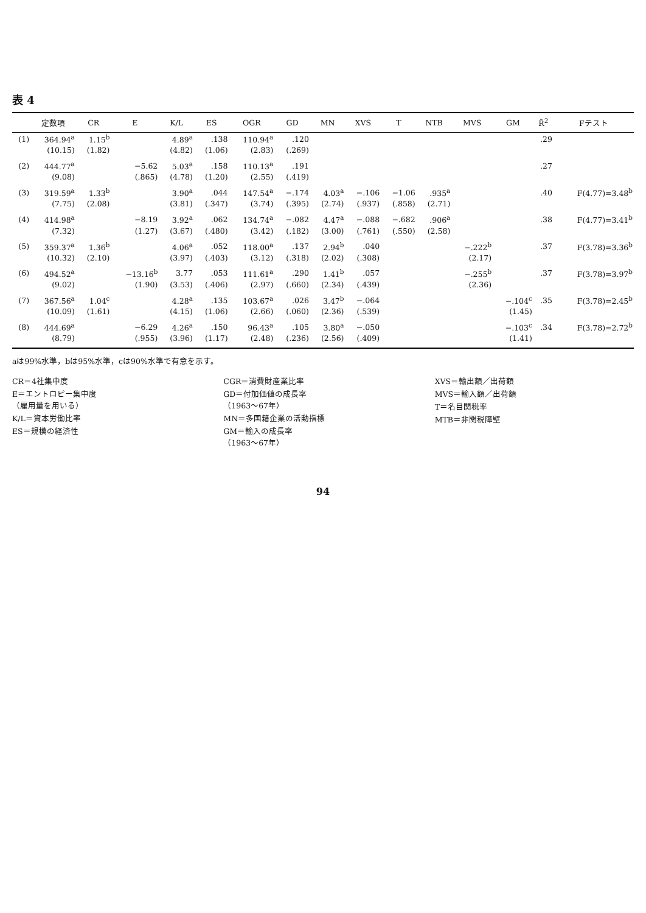表 4
| | 定数項 | CR | E | K/L | ES | OGR | GD | MN | XVS | T | NTB | MVS | GM | R̄<sup>2</sup> | Fテスト |
| --- | --- | --- | --- | --- | --- | --- | --- | --- | --- | --- | --- | --- | --- | --- | --- |
| (1) | 364.94<sup>a</sup> | 1.15<sup>b</sup> | | 4.89<sup>a</sup> | .138 | 110.94<sup>a</sup> | .120 | | | | | | | .29 | |
| | (10.15) | (1.82) | | (4.82) | (1.06) | (2.83) | (.269) | | | | | | | | |
| (2) | 444.77<sup>a</sup> | | −5.62 | 5.03<sup>a</sup> | .158 | 110.13<sup>a</sup> | .191 | | | | | | | .27 | |
| | (9.08) | | (.865) | (4.78) | (1.20) | (2.55) | (.419) | | | | | | | | |
| (3) | 319.59<sup>a</sup> | 1.33<sup>b</sup> | | 3.90<sup>a</sup> | .044 | 147.54<sup>a</sup> | −.174 | 4.03<sup>a</sup> | −.106 | −1.06 | .935<sup>a</sup> | | | .40 | F(4.77)=3.48<sup>b</sup> |
| | (7.75) | (2.08) | | (3.81) | (.347) | (3.74) | (.395) | (2.74) | (.937) | (.858) | (2.71) | | | | |
| (4) | 414.98<sup>a</sup> | | −8.19 | 3.92<sup>a</sup> | .062 | 134.74<sup>a</sup> | −.082 | 4.47<sup>a</sup> | −.088 | −.682 | .906<sup>a</sup> | | | .38 | F(4.77)=3.41<sup>b</sup> |
| | (7.32) | | (1.27) | (3.67) | (.480) | (3.42) | (.182) | (3.00) | (.761) | (.550) | (2.58) | | | | |
| (5) | 359.37<sup>a</sup> | 1.36<sup>b</sup> | | 4.06<sup>a</sup> | .052 | 118.00<sup>a</sup> | .137 | 2.94<sup>b</sup> | .040 | | | −.222<sup>b</sup> | | .37 | F(3.78)=3.36<sup>b</sup> |
| | (10.32) | (2.10) | | (3.97) | (.403) | (3.12) | (.318) | (2.02) | (.308) | | | (2.17) | | | |
| (6) | 494.52<sup>a</sup> | | −13.16<sup>b</sup> | 3.77 | .053 | 111.61<sup>a</sup> | .290 | 1.41<sup>b</sup> | .057 | | | −.255<sup>b</sup> | | .37 | F(3.78)=3.97<sup>b</sup> |
| | (9.02) | | (1.90) | (3.53) | (.406) | (2.97) | (.660) | (2.34) | (.439) | | | (2.36) | | | |
| (7) | 367.56<sup>a</sup> | 1.04<sup>c</sup> | | 4.28<sup>a</sup> | .135 | 103.67<sup>a</sup> | .026 | 3.47<sup>b</sup> | −.064 | | | | −.104<sup>c</sup> | .35 | F(3.78)=2.45<sup>b</sup> |
| | (10.09) | (1.61) | | (4.15) | (1.06) | (2.66) | (.060) | (2.36) | (.539) | | | | (1.45) | | |
| (8) | 444.69<sup>a</sup> | | −6.29 | 4.26<sup>a</sup> | .150 | 96.43<sup>a</sup> | .105 | 3.80<sup>a</sup> | −.050 | | | | −.103<sup>c</sup> | .34 | F(3.78)=2.72<sup>b</sup> |
| | (8.79) | | (.955) | (3.96) | (1.17) | (2.48) | (.236) | (2.56) | (.409) | | | | (1.41) | | |
aは99%水準，bは95%水準，cは90%水準で有意を示す。
CR＝4社集中度
E＝エントロピー集中度
（雇用量を用いる）
K/L＝資本労働比率
ES＝規模の経済性
CGR＝消費財産業比率
GD＝付加価値の成長率
（1963～67年）
MN＝多国籍企業の活動指標
GM＝輸入の成長率
（1963～67年）
XVS＝輸出額／出荷額
MVS＝輸入額／出荷額
T＝名目関税率
MTB＝非関税障壁
94